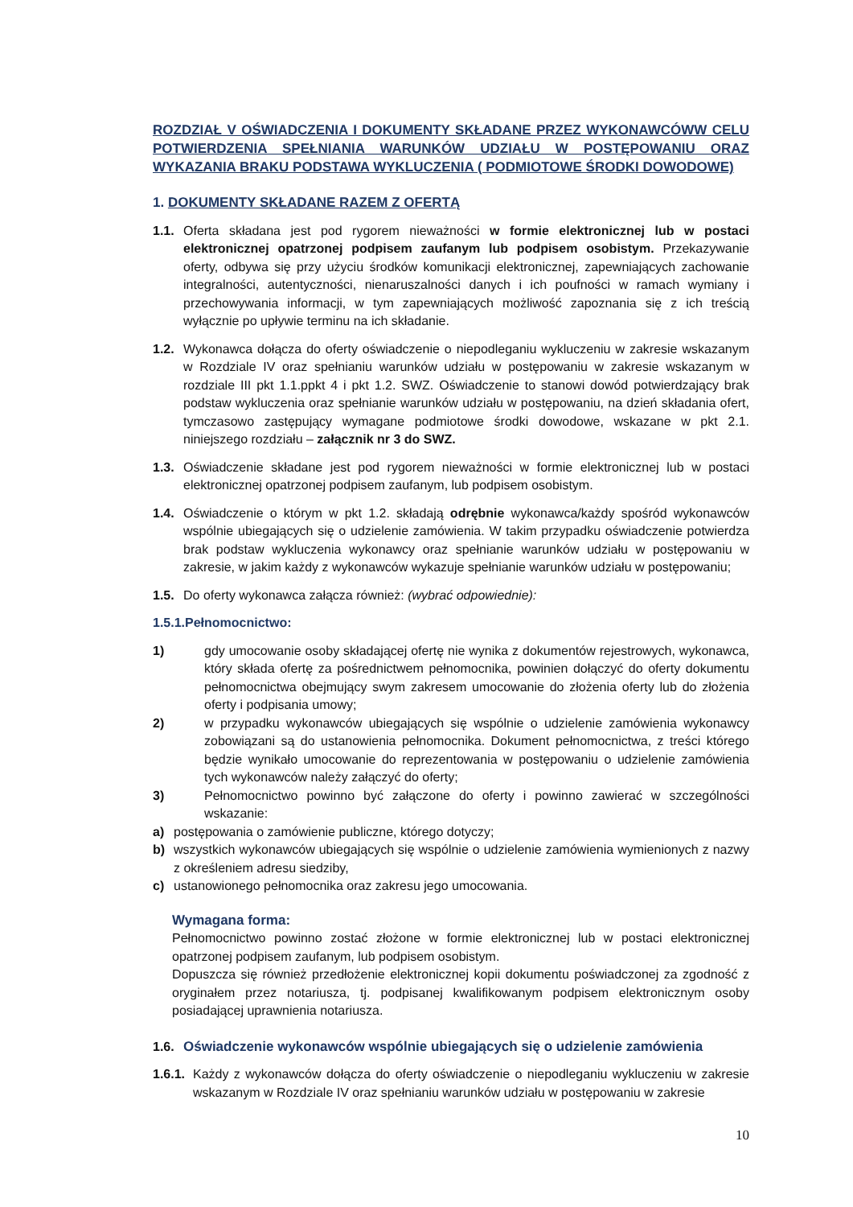ROZDZIAŁ V OŚWIADCZENIA I DOKUMENTY SKŁADANE PRZEZ WYKONAWCÓWW CELU POTWIERDZENIA SPEŁNIANIA WARUNKÓW UDZIAŁU W POSTĘPOWANIU ORAZ WYKAZANIA BRAKU PODSTAWA WYKLUCZENIA ( PODMIOTOWE ŚRODKI DOWODOWE)
1. DOKUMENTY SKŁADANE RAZEM Z OFERTĄ
1.1. Oferta składana jest pod rygorem nieważności w formie elektronicznej lub w postaci elektronicznej opatrzonej podpisem zaufanym lub podpisem osobistym. Przekazywanie oferty, odbywa się przy użyciu środków komunikacji elektronicznej, zapewniających zachowanie integralności, autentyczności, nienaruszalności danych i ich poufności w ramach wymiany i przechowywania informacji, w tym zapewniających możliwość zapoznania się z ich treścią wyłącznie po upływie terminu na ich składanie.
1.2. Wykonawca dołącza do oferty oświadczenie o niepodleganiu wykluczeniu w zakresie wskazanym w Rozdziale IV oraz spełnianiu warunków udziału w postępowaniu w zakresie wskazanym w rozdziale III pkt 1.1.ppkt 4 i pkt 1.2. SWZ. Oświadczenie to stanowi dowód potwierdzający brak podstaw wykluczenia oraz spełnianie warunków udziału w postępowaniu, na dzień składania ofert, tymczasowo zastępujący wymagane podmiotowe środki dowodowe, wskazane w pkt 2.1. niniejszego rozdziału – załącznik nr 3 do SWZ.
1.3. Oświadczenie składane jest pod rygorem nieważności w formie elektronicznej lub w postaci elektronicznej opatrzonej podpisem zaufanym, lub podpisem osobistym.
1.4. Oświadczenie o którym w pkt 1.2. składają odrębnie wykonawca/każdy spośród wykonawców wspólnie ubiegających się o udzielenie zamówienia. W takim przypadku oświadczenie potwierdza brak podstaw wykluczenia wykonawcy oraz spełnianie warunków udziału w postępowaniu w zakresie, w jakim każdy z wykonawców wykazuje spełnianie warunków udziału w postępowaniu;
1.5. Do oferty wykonawca załącza również: (wybrać odpowiednie):
1.5.1.Pełnomocnictwo:
1) gdy umocowanie osoby składającej ofertę nie wynika z dokumentów rejestrowych, wykonawca, który składa ofertę za pośrednictwem pełnomocnika, powinien dołączyć do oferty dokumentu pełnomocnictwa obejmujący swym zakresem umocowanie do złożenia oferty lub do złożenia oferty i podpisania umowy;
2) w przypadku wykonawców ubiegających się wspólnie o udzielenie zamówienia wykonawcy zobowiązani są do ustanowienia pełnomocnika. Dokument pełnomocnictwa, z treści którego będzie wynikało umocowanie do reprezentowania w postępowaniu o udzielenie zamówienia tych wykonawców należy załączyć do oferty;
3) Pełnomocnictwo powinno być załączone do oferty i powinno zawierać w szczególności wskazanie:
a) postępowania o zamówienie publiczne, którego dotyczy;
b) wszystkich wykonawców ubiegających się wspólnie o udzielenie zamówienia wymienionych z nazwy z określeniem adresu siedziby,
c) ustanowionego pełnomocnika oraz zakresu jego umocowania.
Wymagana forma:
Pełnomocnictwo powinno zostać złożone w formie elektronicznej lub w postaci elektronicznej opatrzonej podpisem zaufanym, lub podpisem osobistym.
Dopuszcza się również przedłożenie elektronicznej kopii dokumentu poświadczonej za zgodność z oryginałem przez notariusza, tj. podpisanej kwalifikowanym podpisem elektronicznym osoby posiadającej uprawnienia notariusza.
1.6. Oświadczenie wykonawców wspólnie ubiegających się o udzielenie zamówienia
1.6.1. Każdy z wykonawców dołącza do oferty oświadczenie o niepodleganiu wykluczeniu w zakresie wskazanym w Rozdziale IV oraz spełnianiu warunków udziału w postępowaniu w zakresie
10